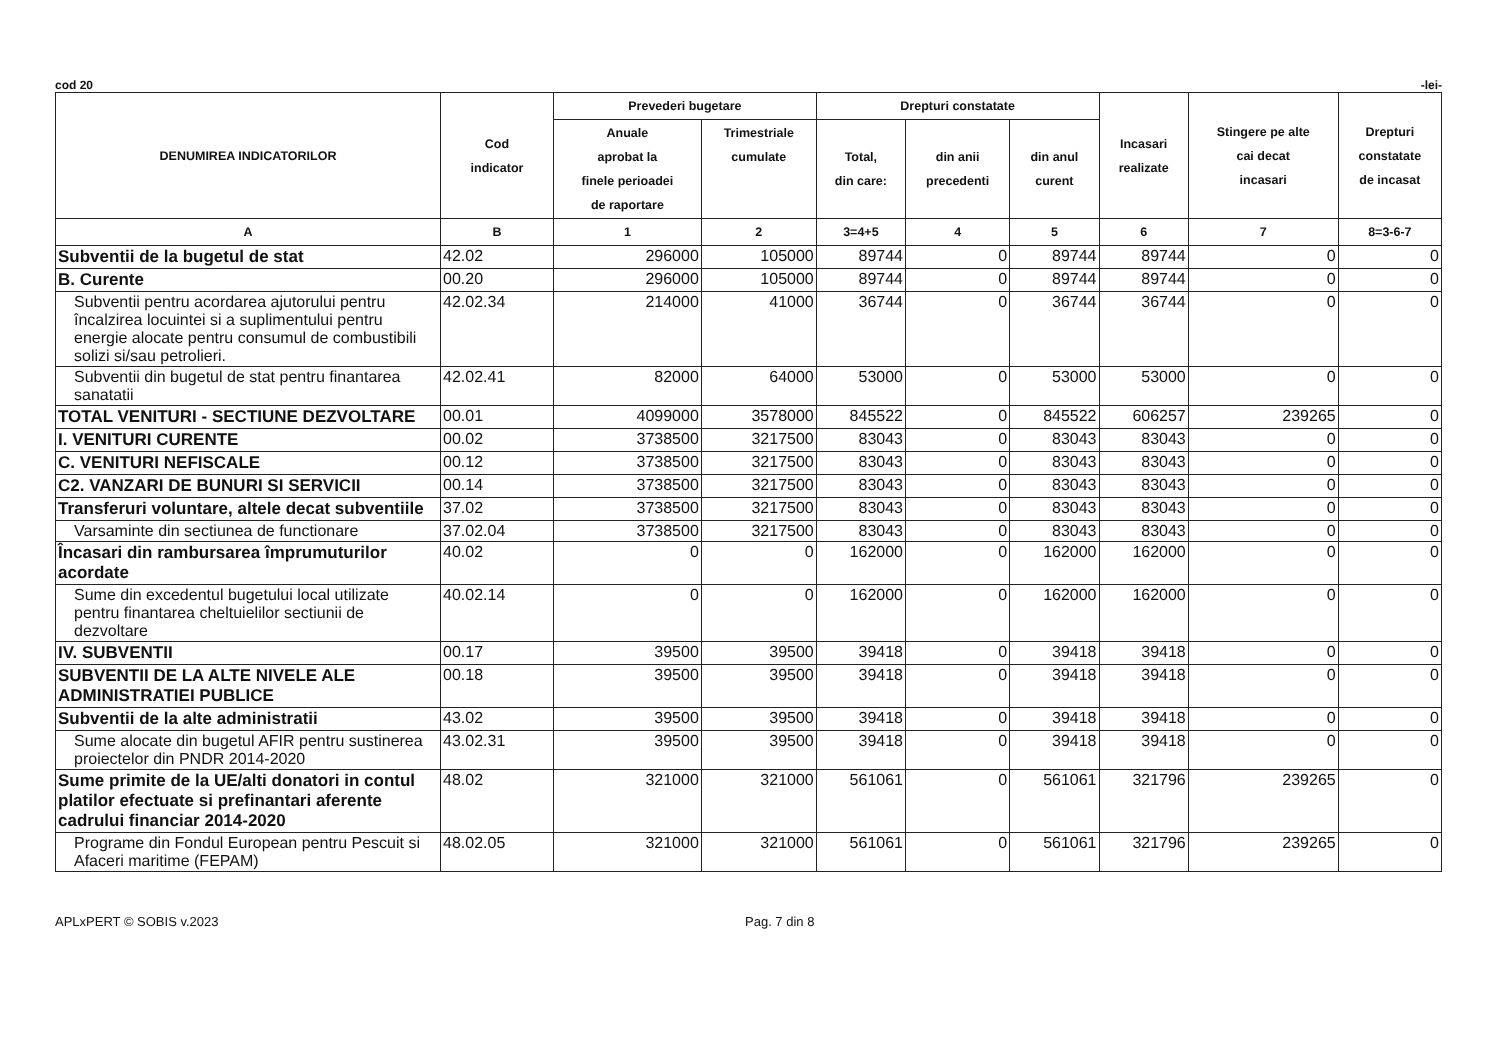cod 20 -lei-
| DENUMIREA INDICATORILOR | Cod indicator | Prevederi bugetare | | Drepturi constatate | | | Incasari realizate | Stingere pe alte cai decat incasari | Drepturi constatate de incasat |
| --- | --- | --- | --- | --- | --- | --- | --- | --- | --- |
| | | Anuale aprobat la finele perioadei de raportare | Trimestriale cumulate | Total, din care: | din anii precedenti | din anul curent | | | |
| A | B | 1 | 2 | 3=4+5 | 4 | 5 | 6 | 7 | 8=3-6-7 |
| Subventii de la bugetul de stat | 42.02 | 296000 | 105000 | 89744 | 0 | 89744 | 89744 | 0 | 0 |
| B. Curente | 00.20 | 296000 | 105000 | 89744 | 0 | 89744 | 89744 | 0 | 0 |
| Subventii pentru acordarea ajutorului pentru încalzirea locuintei si a suplimentului pentru energie alocate pentru consumul de combustibili solizi si/sau petrolieri. | 42.02.34 | 214000 | 41000 | 36744 | 0 | 36744 | 36744 | 0 | 0 |
| Subventii din bugetul de stat pentru finantarea sanatatii | 42.02.41 | 82000 | 64000 | 53000 | 0 | 53000 | 53000 | 0 | 0 |
| TOTAL VENITURI - SECTIUNE DEZVOLTARE | 00.01 | 4099000 | 3578000 | 845522 | 0 | 845522 | 606257 | 239265 | 0 |
| I. VENITURI CURENTE | 00.02 | 3738500 | 3217500 | 83043 | 0 | 83043 | 83043 | 0 | 0 |
| C. VENITURI NEFISCALE | 00.12 | 3738500 | 3217500 | 83043 | 0 | 83043 | 83043 | 0 | 0 |
| C2. VANZARI DE BUNURI SI SERVICII | 00.14 | 3738500 | 3217500 | 83043 | 0 | 83043 | 83043 | 0 | 0 |
| Transferuri voluntare, altele decat subventiile | 37.02 | 3738500 | 3217500 | 83043 | 0 | 83043 | 83043 | 0 | 0 |
| Varsaminte din sectiunea de functionare | 37.02.04 | 3738500 | 3217500 | 83043 | 0 | 83043 | 83043 | 0 | 0 |
| Încasari din rambursarea împrumuturilor acordate | 40.02 | 0 | 0 | 162000 | 0 | 162000 | 162000 | 0 | 0 |
| Sume din excedentul bugetului local utilizate pentru finantarea cheltuielilor sectiunii de dezvoltare | 40.02.14 | 0 | 0 | 162000 | 0 | 162000 | 162000 | 0 | 0 |
| IV. SUBVENTII | 00.17 | 39500 | 39500 | 39418 | 0 | 39418 | 39418 | 0 | 0 |
| SUBVENTII DE LA ALTE NIVELE ALE ADMINISTRATIEI PUBLICE | 00.18 | 39500 | 39500 | 39418 | 0 | 39418 | 39418 | 0 | 0 |
| Subventii de la alte administratii | 43.02 | 39500 | 39500 | 39418 | 0 | 39418 | 39418 | 0 | 0 |
| Sume alocate din bugetul AFIR pentru sustinerea proiectelor din PNDR 2014-2020 | 43.02.31 | 39500 | 39500 | 39418 | 0 | 39418 | 39418 | 0 | 0 |
| Sume primite de la UE/alti donatori in contul platilor efectuate si prefinantari aferente cadrului financiar 2014-2020 | 48.02 | 321000 | 321000 | 561061 | 0 | 561061 | 321796 | 239265 | 0 |
| Programe din Fondul European pentru Pescuit si Afaceri maritime (FEPAM) | 48.02.05 | 321000 | 321000 | 561061 | 0 | 561061 | 321796 | 239265 | 0 |
APLxPERT © SOBIS v.2023 Pag. 7 din 8